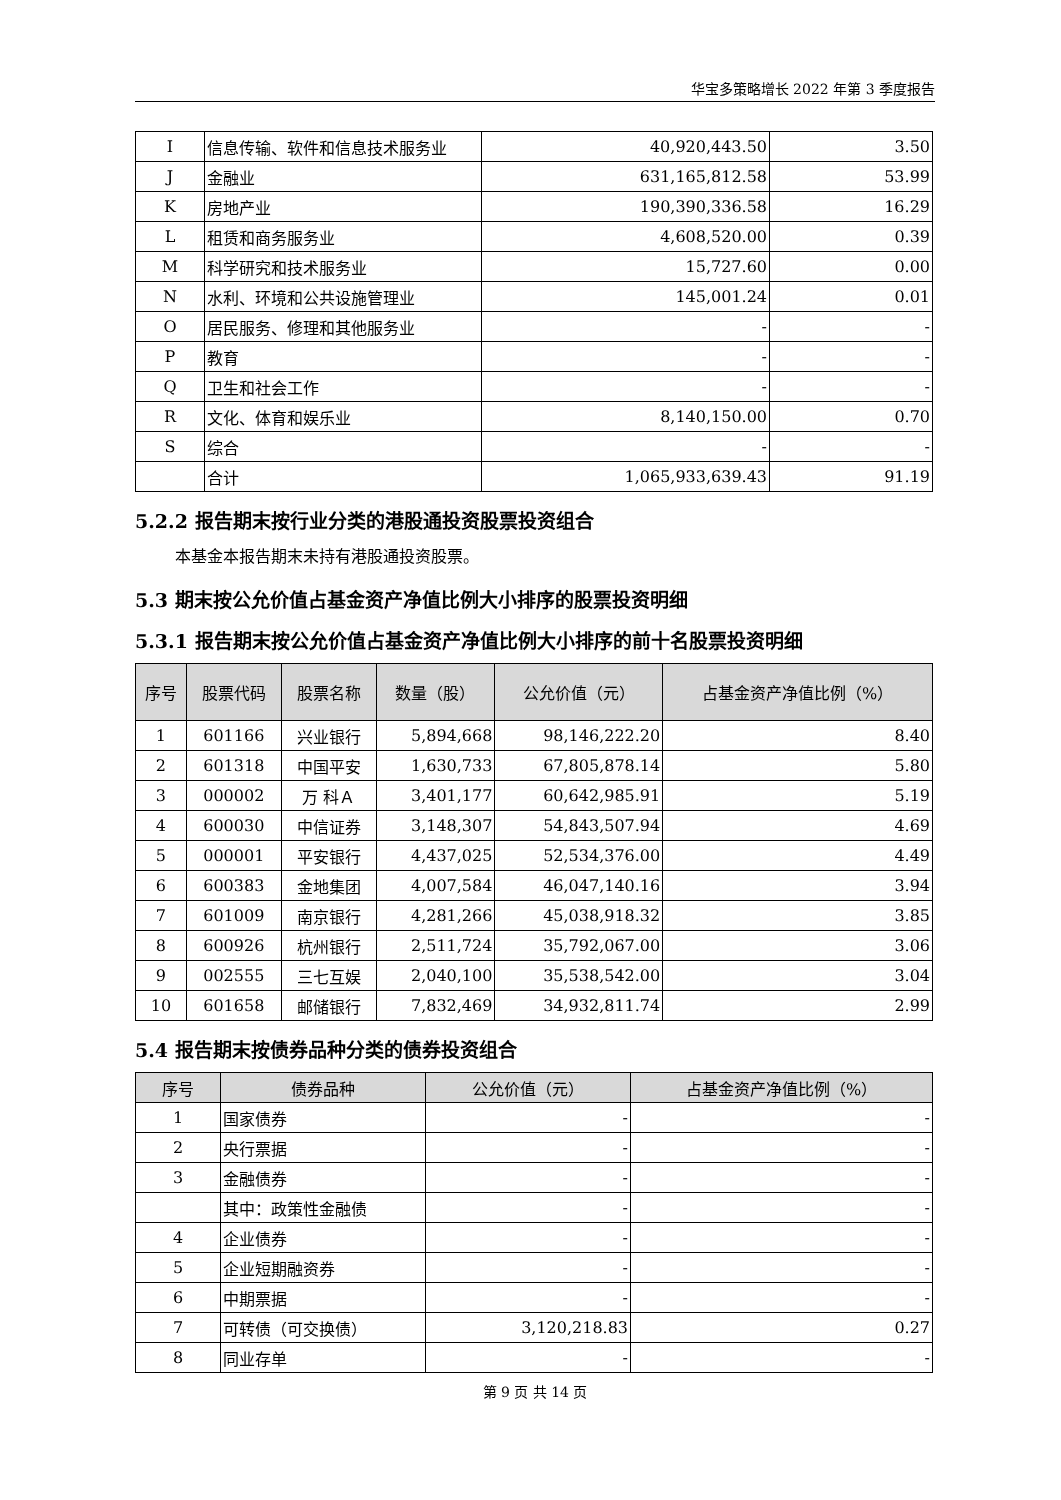华宝多策略增长 2022 年第 3 季度报告
| I | 信息传输、软件和信息技术服务业 | 40,920,443.50 | 3.50 |
| J | 金融业 | 631,165,812.58 | 53.99 |
| K | 房地产业 | 190,390,336.58 | 16.29 |
| L | 租赁和商务服务业 | 4,608,520.00 | 0.39 |
| M | 科学研究和技术服务业 | 15,727.60 | 0.00 |
| N | 水利、环境和公共设施管理业 | 145,001.24 | 0.01 |
| O | 居民服务、修理和其他服务业 | - | - |
| P | 教育 | - | - |
| Q | 卫生和社会工作 | - | - |
| R | 文化、体育和娱乐业 | 8,140,150.00 | 0.70 |
| S | 综合 | - | - |
| | 合计 | 1,065,933,639.43 | 91.19 |
5.2.2 报告期末按行业分类的港股通投资股票投资组合
本基金本报告期末未持有港股通投资股票。
5.3 期末按公允价值占基金资产净值比例大小排序的股票投资明细
5.3.1 报告期末按公允价值占基金资产净值比例大小排序的前十名股票投资明细
| 序号 | 股票代码 | 股票名称 | 数量（股） | 公允价值（元） | 占基金资产净值比例（%） |
| --- | --- | --- | --- | --- | --- |
| 1 | 601166 | 兴业银行 | 5,894,668 | 98,146,222.20 | 8.40 |
| 2 | 601318 | 中国平安 | 1,630,733 | 67,805,878.14 | 5.80 |
| 3 | 000002 | 万 科Ａ | 3,401,177 | 60,642,985.91 | 5.19 |
| 4 | 600030 | 中信证券 | 3,148,307 | 54,843,507.94 | 4.69 |
| 5 | 000001 | 平安银行 | 4,437,025 | 52,534,376.00 | 4.49 |
| 6 | 600383 | 金地集团 | 4,007,584 | 46,047,140.16 | 3.94 |
| 7 | 601009 | 南京银行 | 4,281,266 | 45,038,918.32 | 3.85 |
| 8 | 600926 | 杭州银行 | 2,511,724 | 35,792,067.00 | 3.06 |
| 9 | 002555 | 三七互娱 | 2,040,100 | 35,538,542.00 | 3.04 |
| 10 | 601658 | 邮储银行 | 7,832,469 | 34,932,811.74 | 2.99 |
5.4 报告期末按债券品种分类的债券投资组合
| 序号 | 债券品种 | 公允价值（元） | 占基金资产净值比例（%） |
| --- | --- | --- | --- |
| 1 | 国家债券 | - | - |
| 2 | 央行票据 | - | - |
| 3 | 金融债券 | - | - |
| | 其中：政策性金融债 | - | - |
| 4 | 企业债券 | - | - |
| 5 | 企业短期融资券 | - | - |
| 6 | 中期票据 | - | - |
| 7 | 可转债（可交换债） | 3,120,218.83 | 0.27 |
| 8 | 同业存单 | - | - |
第 9 页 共 14 页